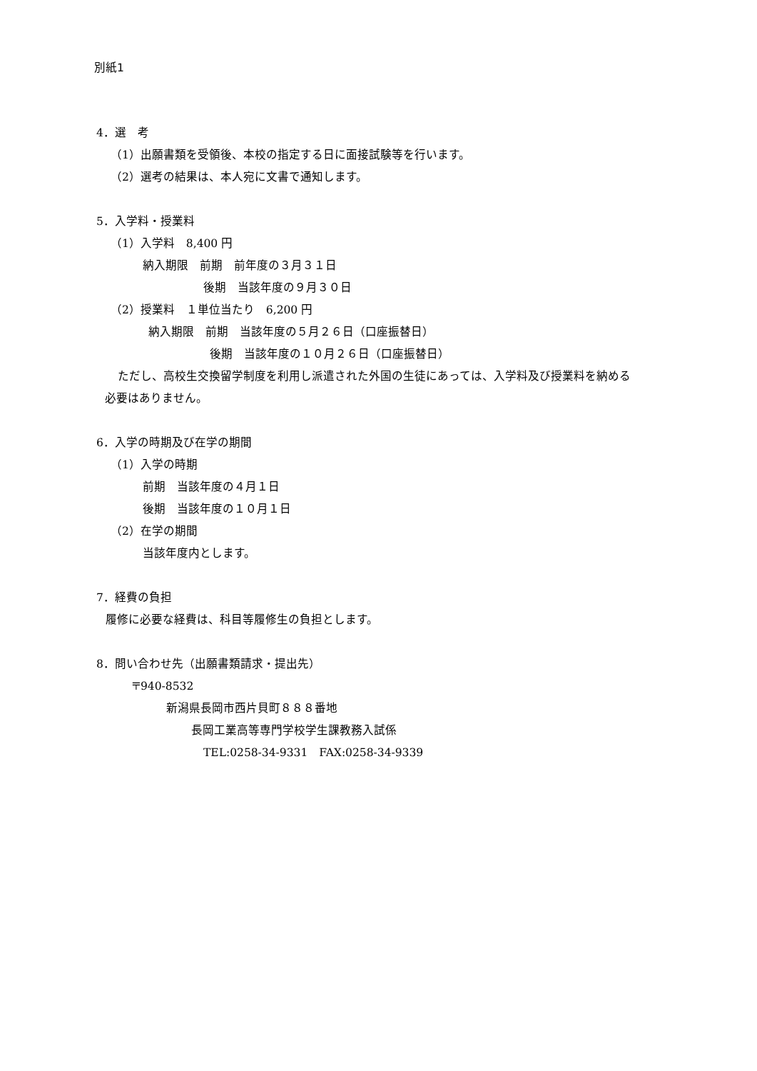別紙1
4．選　考
（1）出願書類を受領後、本校の指定する日に面接試験等を行います。
（2）選考の結果は、本人宛に文書で通知します。
5．入学料・授業料
（1）入学料　8,400 円
納入期限　前期　前年度の３月３１日
後期　当該年度の９月３０日
（2）授業料　１単位当たり　6,200 円
納入期限　前期　当該年度の５月２６日（口座振替日）
後期　当該年度の１０月２６日（口座振替日）
ただし、高校生交換留学制度を利用し派遣された外国の生徒にあっては、入学料及び授業料を納める
必要はありません。
6．入学の時期及び在学の期間
（1）入学の時期
前期　当該年度の４月１日
後期　当該年度の１０月１日
（2）在学の期間
当該年度内とします。
7．経費の負担
履修に必要な経費は、科目等履修生の負担とします。
8．問い合わせ先（出願書類請求・提出先）
〒940-8532
新潟県長岡市西片貝町８８８番地
長岡工業高等専門学校学生課教務入試係
TEL:0258-34-9331　FAX:0258-34-9339